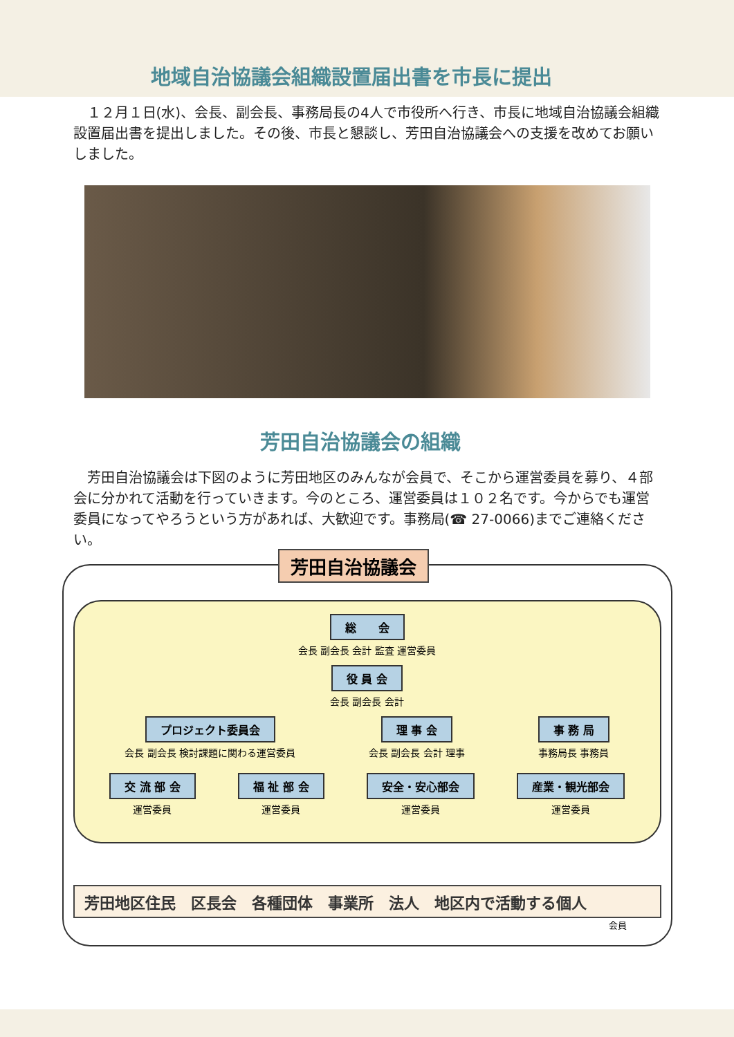地域自治協議会組織設置届出書を市長に提出
　１２月１日(水)、会長、副会長、事務局長の4人で市役所へ行き、市長に地域自治協議会組織設置届出書を提出しました。その後、市長と懇談し、芳田自治協議会への支援を改めてお願いしました。
芳田自治協議会の組織
　芳田自治協議会は下図のように芳田地区のみんなが会員で、そこから運営委員を募り、４部会に分かれて活動を行っていきます。今のところ、運営委員は１０２名です。今からでも運営委員になってやろうという方があれば、大歓迎です。事務局(☎ 27-0066)までご連絡ください。
芳田自治協議会
総　　会
会長 副会長 会計 監査 運営委員
役 員 会
会長 副会長 会計
プロジェクト委員会
会長 副会長 検討課題に関わる運営委員
理 事 会
会長 副会長 会計 理事
事 務 局
事務局長 事務員
交 流 部 会
運営委員
福 祉 部 会
運営委員
安全・安心部会
運営委員
産業・観光部会
運営委員
芳田地区住民　区長会　各種団体　事業所　法人　地区内で活動する個人
会員